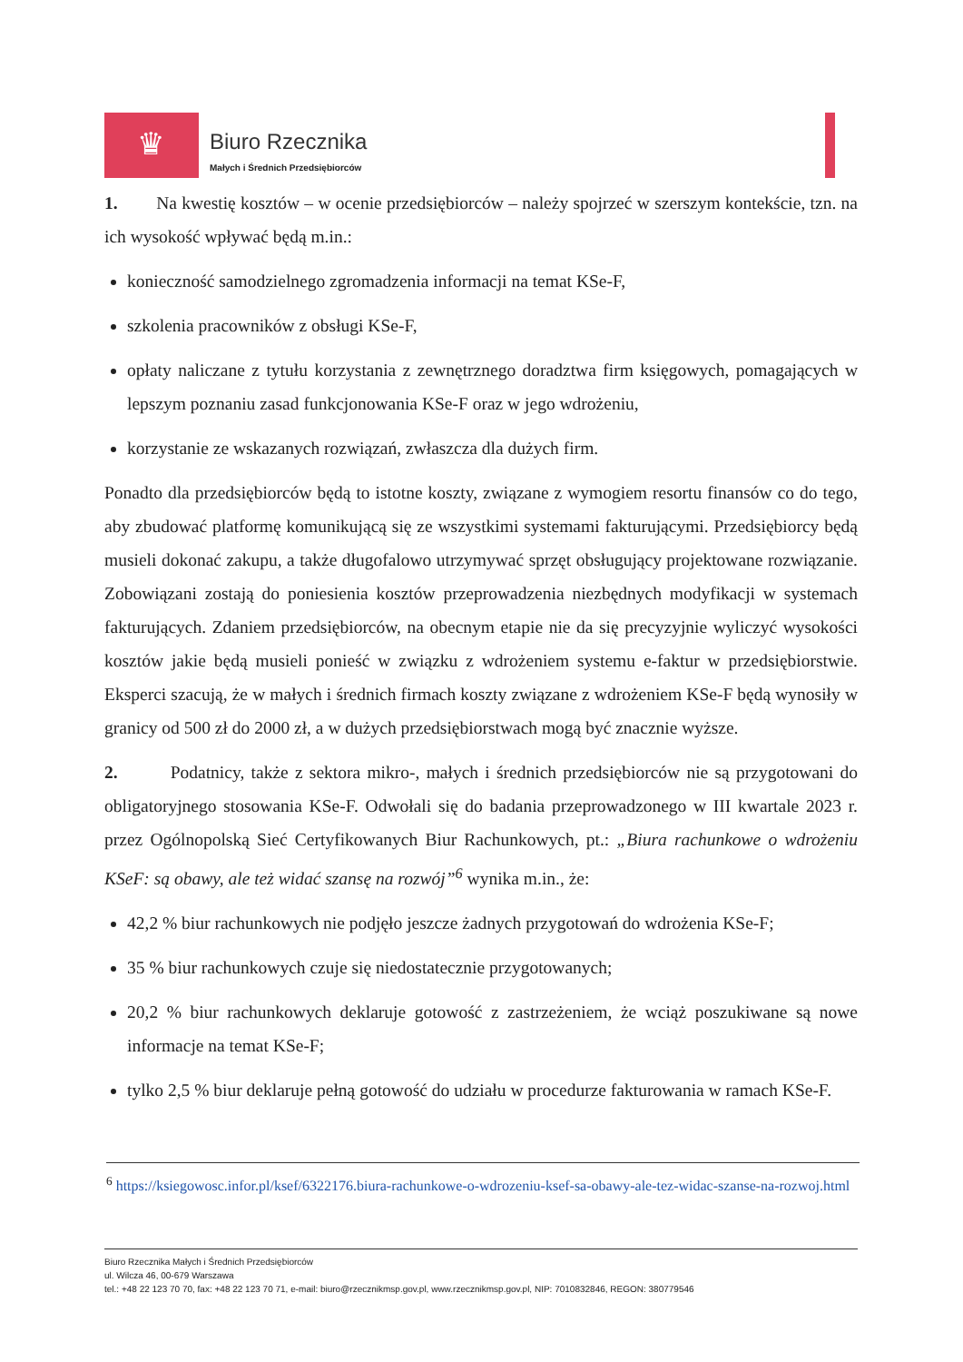♛
Biuro Rzecznika
Małych i Średnich Przedsiębiorców
1. Na kwestię kosztów – w ocenie przedsiębiorców – należy spojrzeć w szerszym kontekście, tzn. na ich wysokość wpływać będą m.in.:
konieczność samodzielnego zgromadzenia informacji na temat KSe-F,
szkolenia pracowników z obsługi KSe-F,
opłaty naliczane z tytułu korzystania z zewnętrznego doradztwa firm księgowych, pomagających w lepszym poznaniu zasad funkcjonowania KSe-F oraz w jego wdrożeniu,
korzystanie ze wskazanych rozwiązań, zwłaszcza dla dużych firm.
Ponadto dla przedsiębiorców będą to istotne koszty, związane z wymogiem resortu finansów co do tego, aby zbudować platformę komunikującą się ze wszystkimi systemami fakturującymi. Przedsiębiorcy będą musieli dokonać zakupu, a także długofalowo utrzymywać sprzęt obsługujący projektowane rozwiązanie. Zobowiązani zostają do poniesienia kosztów przeprowadzenia niezbędnych modyfikacji w systemach fakturujących. Zdaniem przedsiębiorców, na obecnym etapie nie da się precyzyjnie wyliczyć wysokości kosztów jakie będą musieli ponieść w związku z wdrożeniem systemu e-faktur w przedsiębiorstwie. Eksperci szacują, że w małych i średnich firmach koszty związane z wdrożeniem KSe-F będą wynosiły w granicy od 500 zł do 2000 zł, a w dużych przedsiębiorstwach mogą być znacznie wyższe.
2. Podatnicy, także z sektora mikro-, małych i średnich przedsiębiorców nie są przygotowani do obligatoryjnego stosowania KSe-F. Odwołali się do badania przeprowadzonego w III kwartale 2023 r. przez Ogólnopolską Sieć Certyfikowanych Biur Rachunkowych, pt.: „Biura rachunkowe o wdrożeniu KSeF: są obawy, ale też widać szansę na rozwój”<sup>6</sup> wynika m.in., że:
42,2 % biur rachunkowych nie podjęło jeszcze żadnych przygotowań do wdrożenia KSe-F;
35 % biur rachunkowych czuje się niedostatecznie przygotowanych;
20,2 % biur rachunkowych deklaruje gotowość z zastrzeżeniem, że wciąż poszukiwane są nowe informacje na temat KSe-F;
tylko 2,5 % biur deklaruje pełną gotowość do udziału w procedurze fakturowania w ramach KSe-F.
<sup>6</sup> https://ksiegowosc.infor.pl/ksef/6322176.biura-rachunkowe-o-wdrozeniu-ksef-sa-obawy-ale-tez-widac-szanse-na-rozwoj.html
Biuro Rzecznika Małych i Średnich Przedsiębiorców
ul. Wilcza 46, 00-679 Warszawa
tel.: +48 22 123 70 70, fax: +48 22 123 70 71, e-mail: biuro@rzecznikmsp.gov.pl, www.rzecznikmsp.gov.pl, NIP: 7010832846, REGON: 380779546